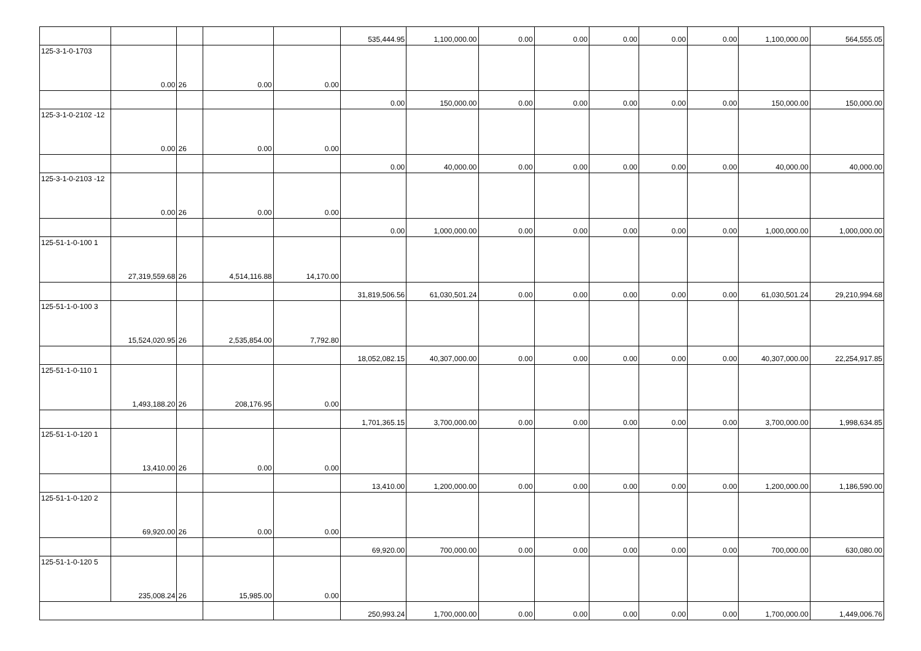| | | | | | 535,444.95 | 1,100,000.00 | 0.00 | 0.00 | 0.00 | 0.00 | 0.00 | 1,100,000.00 | 564,555.05 |
| 125-3-1-0-1703 | 0.00 | 26 | 0.00 | 0.00 | | | | | | | | | |
| | | | | | 0.00 | 150,000.00 | 0.00 | 0.00 | 0.00 | 0.00 | 0.00 | 150,000.00 | 150,000.00 |
| 125-3-1-0-2102 -12 | 0.00 | 26 | 0.00 | 0.00 | | | | | | | | | |
| | | | | | 0.00 | 40,000.00 | 0.00 | 0.00 | 0.00 | 0.00 | 0.00 | 40,000.00 | 40,000.00 |
| 125-3-1-0-2103 -12 | 0.00 | 26 | 0.00 | 0.00 | | | | | | | | | |
| | | | | | 0.00 | 1,000,000.00 | 0.00 | 0.00 | 0.00 | 0.00 | 0.00 | 1,000,000.00 | 1,000,000.00 |
| 125-51-1-0-100 1 | 27,319,559.68 | 26 | 4,514,116.88 | 14,170.00 | | | | | | | | | |
| | | | | | 31,819,506.56 | 61,030,501.24 | 0.00 | 0.00 | 0.00 | 0.00 | 0.00 | 61,030,501.24 | 29,210,994.68 |
| 125-51-1-0-100 3 | 15,524,020.95 | 26 | 2,535,854.00 | 7,792.80 | | | | | | | | | |
| | | | | | 18,052,082.15 | 40,307,000.00 | 0.00 | 0.00 | 0.00 | 0.00 | 0.00 | 40,307,000.00 | 22,254,917.85 |
| 125-51-1-0-110 1 | 1,493,188.20 | 26 | 208,176.95 | 0.00 | | | | | | | | | |
| | | | | | 1,701,365.15 | 3,700,000.00 | 0.00 | 0.00 | 0.00 | 0.00 | 0.00 | 3,700,000.00 | 1,998,634.85 |
| 125-51-1-0-120 1 | 13,410.00 | 26 | 0.00 | 0.00 | | | | | | | | | |
| | | | | | 13,410.00 | 1,200,000.00 | 0.00 | 0.00 | 0.00 | 0.00 | 0.00 | 1,200,000.00 | 1,186,590.00 |
| 125-51-1-0-120 2 | 69,920.00 | 26 | 0.00 | 0.00 | | | | | | | | | |
| | | | | | 69,920.00 | 700,000.00 | 0.00 | 0.00 | 0.00 | 0.00 | 0.00 | 700,000.00 | 630,080.00 |
| 125-51-1-0-120 5 | 235,008.24 | 26 | 15,985.00 | 0.00 | | | | | | | | | |
| | | | | | 250,993.24 | 1,700,000.00 | 0.00 | 0.00 | 0.00 | 0.00 | 0.00 | 1,700,000.00 | 1,449,006.76 |